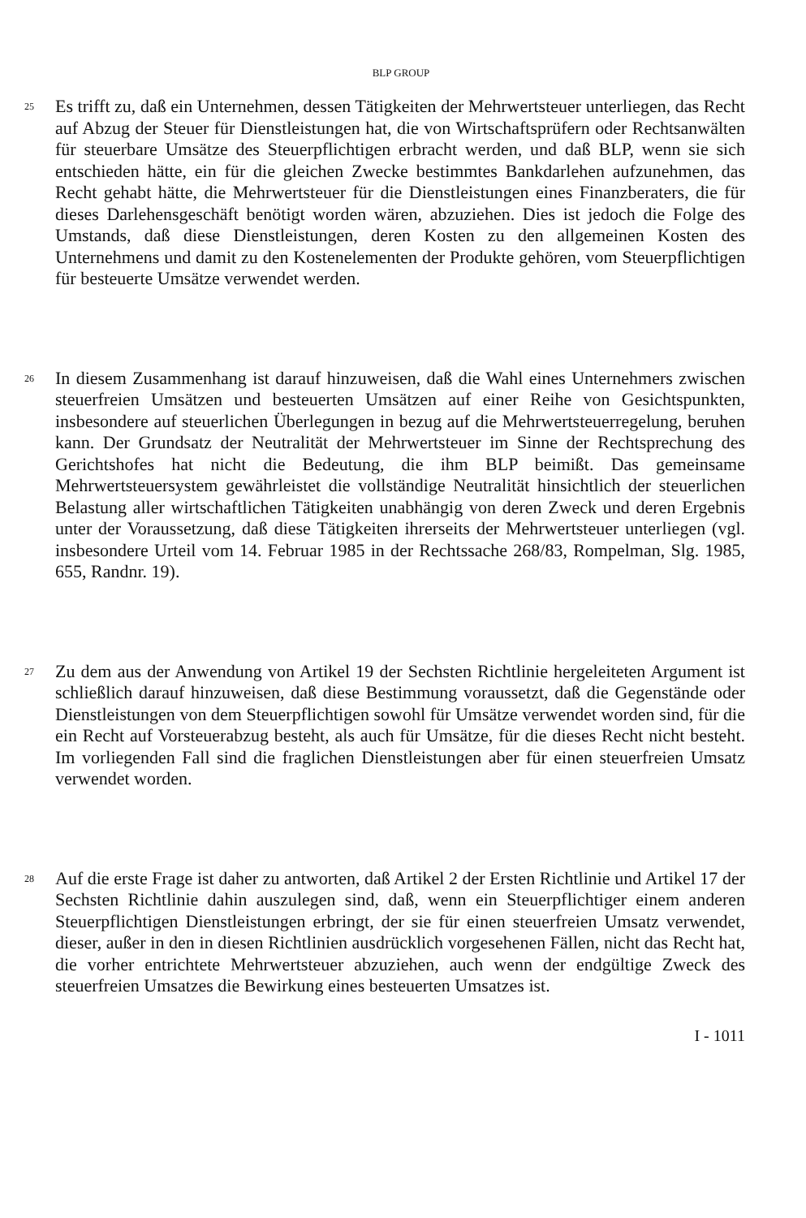BLP GROUP
25
Es trifft zu, daß ein Unternehmen, dessen Tätigkeiten der Mehrwertsteuer unterliegen, das Recht auf Abzug der Steuer für Dienstleistungen hat, die von Wirtschaftsprüfern oder Rechtsanwälten für steuerbare Umsätze des Steuerpflichtigen erbracht werden, und daß BLP, wenn sie sich entschieden hätte, ein für die gleichen Zwecke bestimmtes Bankdarlehen aufzunehmen, das Recht gehabt hätte, die Mehrwertsteuer für die Dienstleistungen eines Finanzberaters, die für dieses Darlehensgeschäft benötigt worden wären, abzuziehen. Dies ist jedoch die Folge des Umstands, daß diese Dienstleistungen, deren Kosten zu den allgemeinen Kosten des Unternehmens und damit zu den Kostenelementen der Produkte gehören, vom Steuerpflichtigen für besteuerte Umsätze verwendet werden.
26
In diesem Zusammenhang ist darauf hinzuweisen, daß die Wahl eines Unternehmers zwischen steuerfreien Umsätzen und besteuerten Umsätzen auf einer Reihe von Gesichtspunkten, insbesondere auf steuerlichen Überlegungen in bezug auf die Mehrwertsteuerregelung, beruhen kann. Der Grundsatz der Neutralität der Mehrwertsteuer im Sinne der Rechtsprechung des Gerichtshofes hat nicht die Bedeutung, die ihm BLP beimißt. Das gemeinsame Mehrwertsteuersystem gewährleistet die vollständige Neutralität hinsichtlich der steuerlichen Belastung aller wirtschaftlichen Tätigkeiten unabhängig von deren Zweck und deren Ergebnis unter der Voraussetzung, daß diese Tätigkeiten ihrerseits der Mehrwertsteuer unterliegen (vgl. insbesondere Urteil vom 14. Februar 1985 in der Rechtssache 268/83, Rompelman, Slg. 1985, 655, Randnr. 19).
27
Zu dem aus der Anwendung von Artikel 19 der Sechsten Richtlinie hergeleiteten Argument ist schließlich darauf hinzuweisen, daß diese Bestimmung voraussetzt, daß die Gegenstände oder Dienstleistungen von dem Steuerpflichtigen sowohl für Umsätze verwendet worden sind, für die ein Recht auf Vorsteuerabzug besteht, als auch für Umsätze, für die dieses Recht nicht besteht. Im vorliegenden Fall sind die fraglichen Dienstleistungen aber für einen steuerfreien Umsatz verwendet worden.
28
Auf die erste Frage ist daher zu antworten, daß Artikel 2 der Ersten Richtlinie und Artikel 17 der Sechsten Richtlinie dahin auszulegen sind, daß, wenn ein Steuerpflichtiger einem anderen Steuerpflichtigen Dienstleistungen erbringt, der sie für einen steuerfreien Umsatz verwendet, dieser, außer in den in diesen Richtlinien ausdrücklich vorgesehenen Fällen, nicht das Recht hat, die vorher entrichtete Mehrwertsteuer abzuziehen, auch wenn der endgültige Zweck des steuerfreien Umsatzes die Bewirkung eines besteuerten Umsatzes ist.
I - 1011